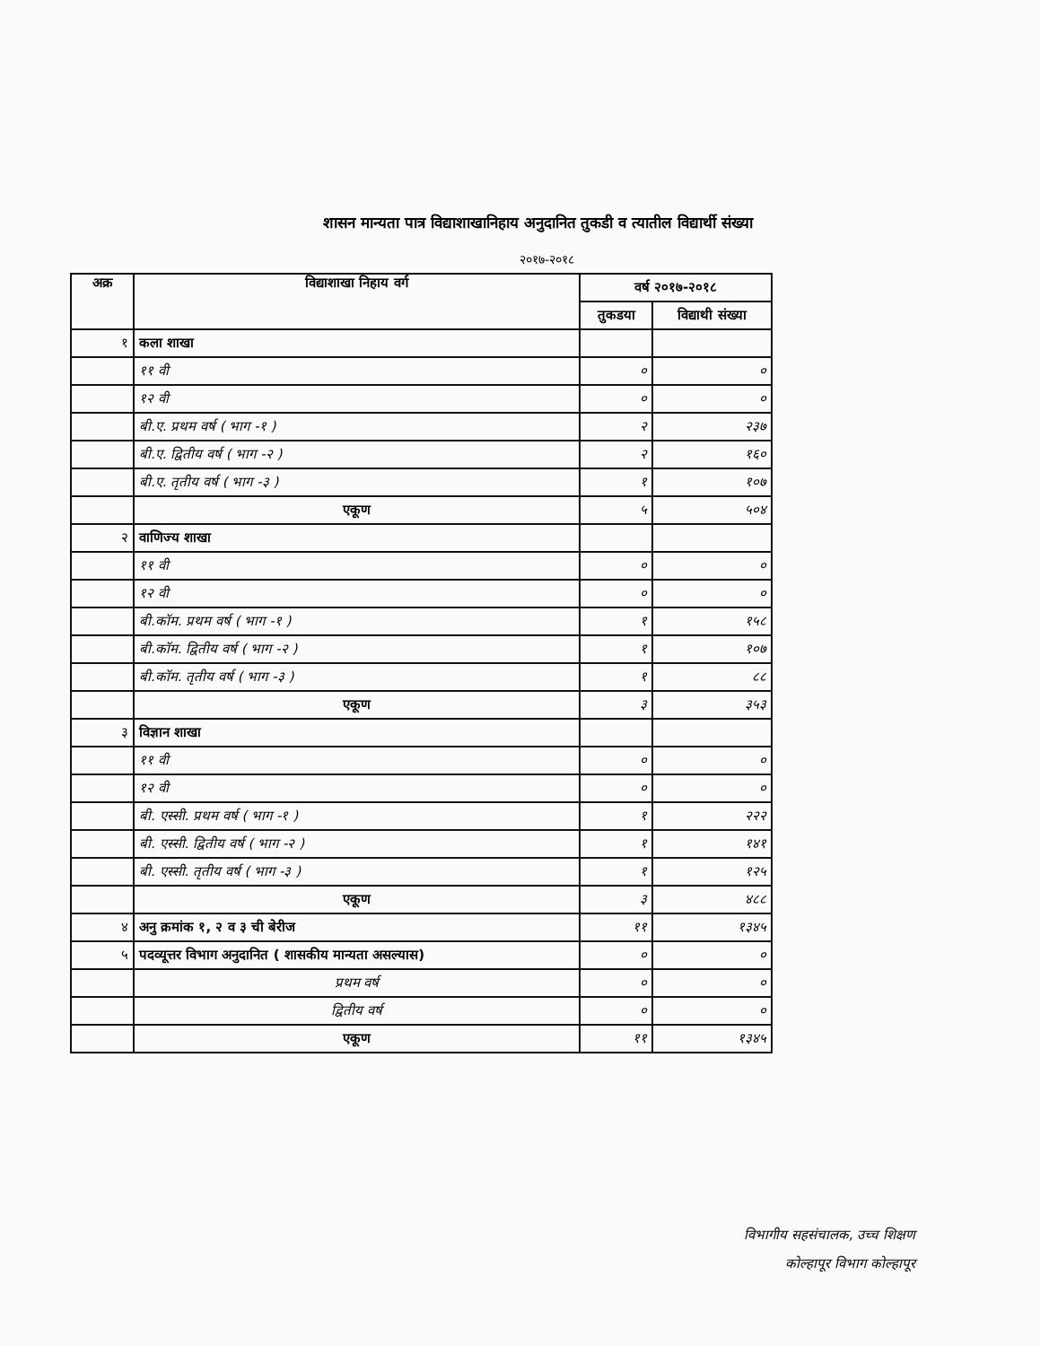शासन मान्यता पात्र विद्याशाखानिहाय अनुदानित तुकडी व त्यातील विद्यार्थी संख्या
२०१७-२०१८
| अक्र | विद्याशाखा निहाय वर्ग | वर्ष २०१७-२०१८ | |
| --- | --- | --- | --- |
| | | तुकडया | विद्याथी संख्या |
| १ | कला शाखा | | |
| | ११ वी | ० | ० |
| | १२ वी | ० | ० |
| | बी.ए. प्रथम वर्ष ( भाग -१ ) | २ | २३७ |
| | बी.ए. द्वितीय वर्ष ( भाग -२ ) | २ | १६० |
| | बी.ए. तृतीय वर्ष ( भाग -३ ) | १ | १०७ |
| | एकूण | ५ | ५०४ |
| २ | वाणिज्य शाखा | | |
| | ११ वी | ० | ० |
| | १२ वी | ० | ० |
| | बी.कॉम. प्रथम वर्ष ( भाग -१ ) | १ | १५८ |
| | बी.कॉम. द्वितीय वर्ष ( भाग -२ ) | १ | १०७ |
| | बी.कॉम. तृतीय वर्ष ( भाग -३ ) | १ | ८८ |
| | एकूण | ३ | ३५३ |
| ३ | विज्ञान शाखा | | |
| | ११ वी | ० | ० |
| | १२ वी | ० | ० |
| | बी. एस्सी. प्रथम वर्ष ( भाग -१ ) | १ | २२२ |
| | बी. एस्सी. द्वितीय वर्ष ( भाग -२ ) | १ | १४१ |
| | बी. एस्सी. तृतीय वर्ष ( भाग -३ ) | १ | १२५ |
| | एकूण | ३ | ४८८ |
| ४ | अनु क्रमांक १, २ व ३ ची बेरीज | ११ | १३४५ |
| ५ | पदव्यूत्तर विभाग अनुदानित ( शासकीय मान्यता असल्यास) | ० | ० |
| | प्रथम वर्ष | ० | ० |
| | द्वितीय वर्ष | ० | ० |
| | एकूण | ११ | १३४५ |
विभागीय सहसंचालक, उच्च शिक्षण
कोल्हापूर विभाग कोल्हापूर